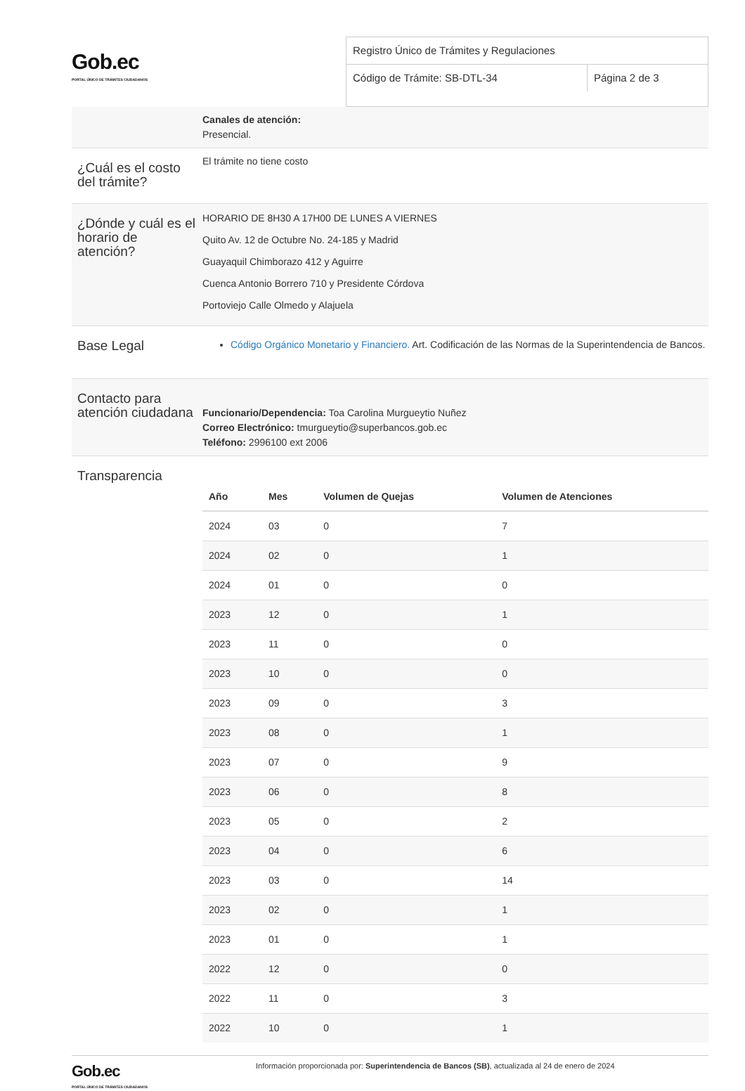Gob.ec
PORTAL ÚNICO DE TRÁMITES CIUDADANOS
Registro Único de Trámites y Regulaciones
Código de Trámite: SB-DTL-34 Página 2 de 3
Canales de atención:
Presencial.
¿Cuál es el costo del trámite?
El trámite no tiene costo
¿Dónde y cuál es el horario de atención?
HORARIO DE 8H30 A 17H00 DE LUNES A VIERNES
Quito Av. 12 de Octubre No. 24-185 y Madrid
Guayaquil Chimborazo 412 y Aguirre
Cuenca Antonio Borrero 710 y Presidente Córdova
Portoviejo Calle Olmedo y Alajuela
Base Legal
Código Orgánico Monetario y Financiero. Art. Codificación de las Normas de la Superintendencia de Bancos.
Contacto para atención ciudadana
Funcionario/Dependencia: Toa Carolina Murgueytio Nuñez
Correo Electrónico: tmurgueytio@superbancos.gob.ec
Teléfono: 2996100 ext 2006
Transparencia
| Año | Mes | Volumen de Quejas | Volumen de Atenciones |
| --- | --- | --- | --- |
| 2024 | 03 | 0 | 7 |
| 2024 | 02 | 0 | 1 |
| 2024 | 01 | 0 | 0 |
| 2023 | 12 | 0 | 1 |
| 2023 | 11 | 0 | 0 |
| 2023 | 10 | 0 | 0 |
| 2023 | 09 | 0 | 3 |
| 2023 | 08 | 0 | 1 |
| 2023 | 07 | 0 | 9 |
| 2023 | 06 | 0 | 8 |
| 2023 | 05 | 0 | 2 |
| 2023 | 04 | 0 | 6 |
| 2023 | 03 | 0 | 14 |
| 2023 | 02 | 0 | 1 |
| 2023 | 01 | 0 | 1 |
| 2022 | 12 | 0 | 0 |
| 2022 | 11 | 0 | 3 |
| 2022 | 10 | 0 | 1 |
Gob.ec
PORTAL ÚNICO DE TRÁMITES CIUDADANOS
Información proporcionada por: Superintendencia de Bancos (SB), actualizada al 24 de enero de 2024